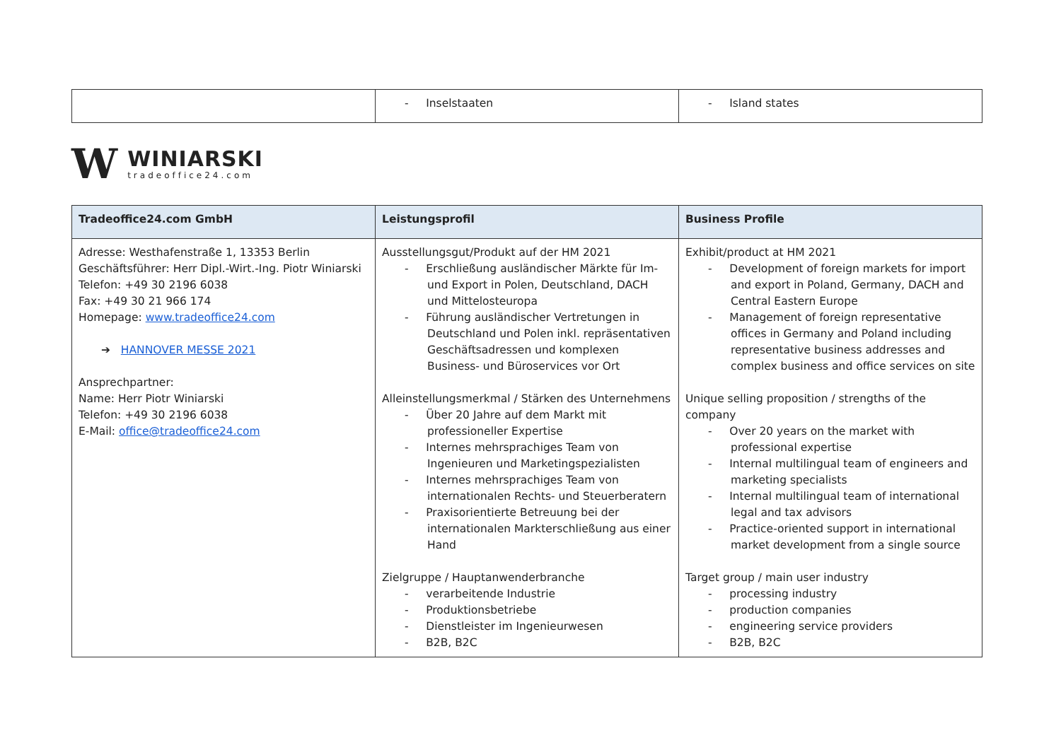| | - Inselstaaten | - Island states |
W
WINIARSKI
tradeoffice24.com
| Tradeoffice24.com GmbH | Leistungsprofil | Business Profile |
| --- | --- | --- |
| Adresse: Westhafenstraße 1, 13353 Berlin Geschäftsführer: Herr Dipl.-Wirt.-Ing. Piotr Winiarski Telefon: +49 30 2196 6038 Fax: +49 30 21 966 174 Homepage: www.tradeoffice24.com ➔ HANNOVER MESSE 2021 Ansprechpartner: Name: Herr Piotr Winiarski Telefon: +49 30 2196 6038 E-Mail: office@tradeoffice24.com | Ausstellungsgut/Produkt auf der HM 2021 - Erschließung ausländischer Märkte für Im- und Export in Polen, Deutschland, DACH und Mittelosteuropa - Führung ausländischer Vertretungen in Deutschland und Polen inkl. repräsentativen Geschäftsadressen und komplexen Business- und Büroservices vor Ort Alleinstellungsmerkmal / Stärken des Unternehmens - Über 20 Jahre auf dem Markt mit professioneller Expertise - Internes mehrsprachiges Team von Ingenieuren und Marketingspezialisten - Internes mehrsprachiges Team von internationalen Rechts- und Steuerberatern - Praxisorientierte Betreuung bei der internationalen Markterschließung aus einer Hand Zielgruppe / Hauptanwenderbranche - verarbeitende Industrie - Produktionsbetriebe - Dienstleister im Ingenieurwesen - B2B, B2C | Exhibit/product at HM 2021 - Development of foreign markets for import and export in Poland, Germany, DACH and Central Eastern Europe - Management of foreign representative offices in Germany and Poland including representative business addresses and complex business and office services on site Unique selling proposition / strengths of the company - Over 20 years on the market with professional expertise - Internal multilingual team of engineers and marketing specialists - Internal multilingual team of international legal and tax advisors - Practice-oriented support in international market development from a single source Target group / main user industry - processing industry - production companies - engineering service providers - B2B, B2C |